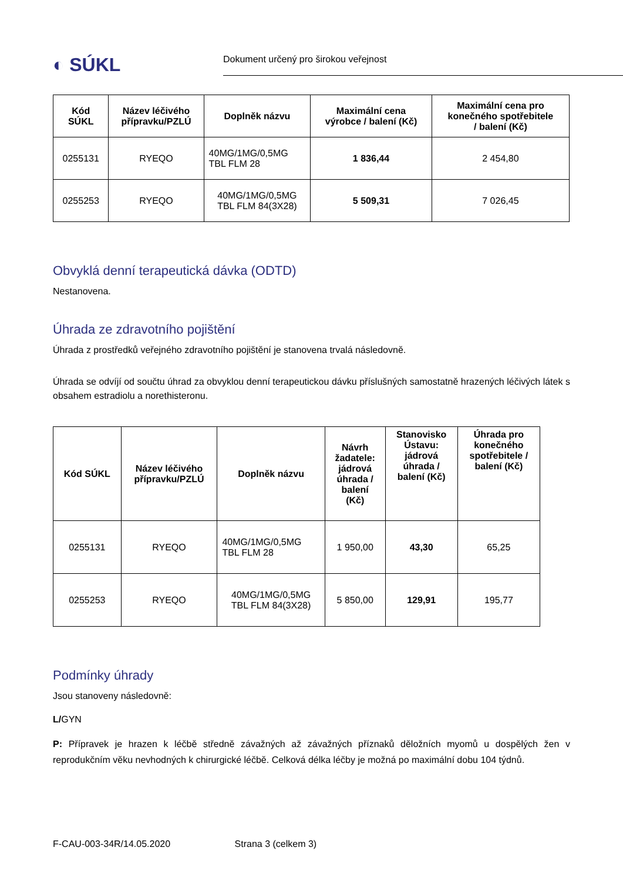◐ SÚKL
Dokument určený pro širokou veřejnost
| Kód SÚKL | Název léčivého přípravku/PZLÚ | Doplněk názvu | Maximální cena výrobce / balení (Kč) | Maximální cena pro konečného spotřebitele / balení (Kč) |
| --- | --- | --- | --- | --- |
| 0255131 | RYEQO | 40MG/1MG/0,5MG TBL FLM 28 | 1 836,44 | 2 454,80 |
| 0255253 | RYEQO | 40MG/1MG/0,5MG TBL FLM 84(3X28) | 5 509,31 | 7 026,45 |
Obvyklá denní terapeutická dávka (ODTD)
Nestanovena.
Úhrada ze zdravotního pojištění
Úhrada z prostředků veřejného zdravotního pojištění je stanovena trvalá následovně.
Úhrada se odvíjí od součtu úhrad za obvyklou denní terapeutickou dávku příslušných samostatně hrazených léčivých látek s obsahem estradiolu a norethisteronu.
| Kód SÚKL | Název léčivého přípravku/PZLÚ | Doplněk názvu | Návrh žadatele: jádrová úhrada / balení (Kč) | Stanovisko Ústavu: jádrová úhrada / balení (Kč) | Úhrada pro konečného spotřebitele / balení (Kč) |
| --- | --- | --- | --- | --- | --- |
| 0255131 | RYEQO | 40MG/1MG/0,5MG TBL FLM 28 | 1 950,00 | 43,30 | 65,25 |
| 0255253 | RYEQO | 40MG/1MG/0,5MG TBL FLM 84(3X28) | 5 850,00 | 129,91 | 195,77 |
Podmínky úhrady
Jsou stanoveny následovně:
L/GYN
P: Přípravek je hrazen k léčbě středně závažných až závažných příznaků děložních myomů u dospělých žen v reprodukčním věku nevhodných k chirurgické léčbě. Celková délka léčby je možná po maximální dobu 104 týdnů.
F-CAU-003-34R/14.05.2020 Strana 3 (celkem 3)